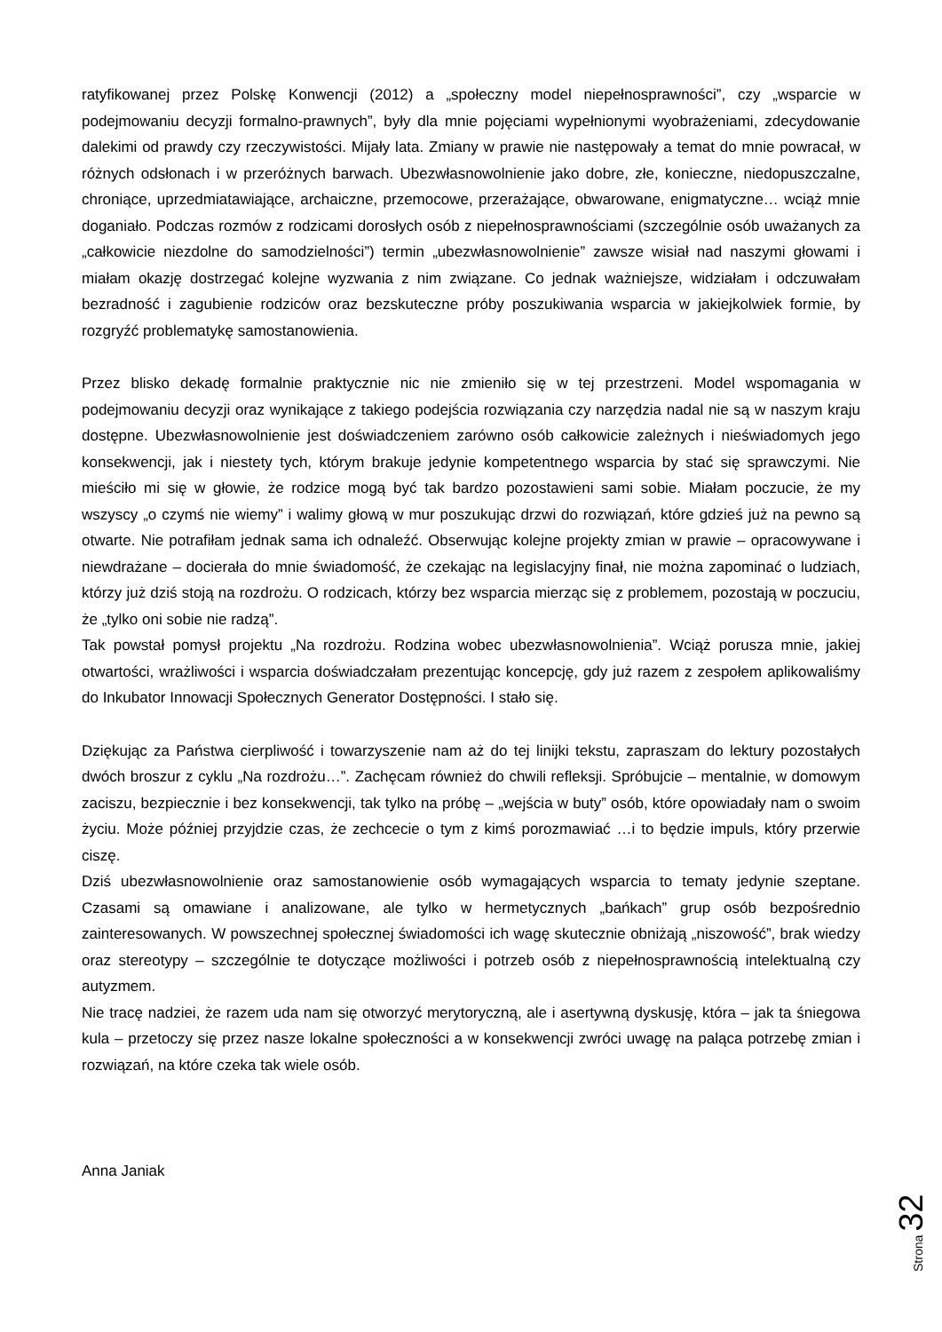ratyfikowanej przez Polskę Konwencji (2012) a „społeczny model niepełnosprawności”, czy „wsparcie w podejmowaniu decyzji formalno-prawnych”, były dla mnie pojęciami wypełnionymi wyobrażeniami, zdecydowanie dalekimi od prawdy czy rzeczywistości. Mijały lata. Zmiany w prawie nie następowały a temat do mnie powracał, w różnych odsłonach i w przeróżnych barwach. Ubezwłasnowolnienie jako dobre, złe, konieczne, niedopuszczalne, chroniące, uprzedmiatawiające, archaiczne, przemocowe, przerażające, obwarowane, enigmatyczne… wciąż mnie doganiało. Podczas rozmów z rodzicami dorosłych osób z niepełnosprawnościami (szczególnie osób uważanych za „całkowicie niezdolne do samodzielności”) termin „ubezwłasnowolnienie” zawsze wisiał nad naszymi głowami i miałam okazję dostrzegać kolejne wyzwania z nim związane. Co jednak ważniejsze, widziałam i odczuwałam bezradność i zagubienie rodziców oraz bezskuteczne próby poszukiwania wsparcia w jakiejkolwiek formie, by rozgryźć problematykę samostanowienia.
Przez blisko dekadę formalnie praktycznie nic nie zmieniło się w tej przestrzeni. Model wspomagania w podejmowaniu decyzji oraz wynikające z takiego podejścia rozwiązania czy narzędzia nadal nie są w naszym kraju dostępne. Ubezwłasnowolnienie jest doświadczeniem zarówno osób całkowicie zależnych i nieświadomych jego konsekwencji, jak i niestety tych, którym brakuje jedynie kompetentnego wsparcia by stać się sprawczymi. Nie mieściło mi się w głowie, że rodzice mogą być tak bardzo pozostawieni sami sobie. Miałam poczucie, że my wszyscy „o czymś nie wiemy” i walimy głową w mur poszukując drzwi do rozwiązań, które gdzieś już na pewno są otwarte. Nie potrafiłam jednak sama ich odnaleźć. Obserwując kolejne projekty zmian w prawie – opracowywane i niewdrażane – docierała do mnie świadomość, że czekając na legislacyjny finał, nie można zapominać o ludziach, którzy już dziś stoją na rozdrożu. O rodzicach, którzy bez wsparcia mierząc się z problemem, pozostają w poczuciu, że „tylko oni sobie nie radzą”.
Tak powstał pomysł projektu „Na rozdrożu. Rodzina wobec ubezwłasnowolnienia”. Wciąż porusza mnie, jakiej otwartości, wrażliwości i wsparcia doświadczałam prezentując koncepcję, gdy już razem z zespołem aplikowaliśmy do Inkubator Innowacji Społecznych Generator Dostępności. I stało się.
Dziękując za Państwa cierpliwość i towarzyszenie nam aż do tej linijki tekstu, zapraszam do lektury pozostałych dwóch broszur z cyklu „Na rozdrożu…”. Zachęcam również do chwili refleksji. Spróbujcie – mentalnie, w domowym zaciszu, bezpiecznie i bez konsekwencji, tak tylko na próbę – „wejścia w buty” osób, które opowiadały nam o swoim życiu. Może później przyjdzie czas, że zechcecie o tym z kimś porozmawiać …i to będzie impuls, który przerwie ciszę.
Dziś ubezwłasnowolnienie oraz samostanowienie osób wymagających wsparcia to tematy jedynie szeptane. Czasami są omawiane i analizowane, ale tylko w hermetycznych „bańkach” grup osób bezpośrednio zainteresowanych. W powszechnej społecznej świadomości ich wagę skutecznie obniżają „niszowość”, brak wiedzy oraz stereotypy – szczególnie te dotyczące możliwości i potrzeb osób z niepełnosprawnością intelektualną czy autyzmem.
Nie tracę nadziei, że razem uda nam się otworzyć merytoryczną, ale i asertywną dyskusję, która – jak ta śniegowa kula – przetoczy się przez nasze lokalne społeczności a w konsekwencji zwróci uwagę na paląca potrzebę zmian i rozwiązań, na które czeka tak wiele osób.
Anna Janiak
Strona 32